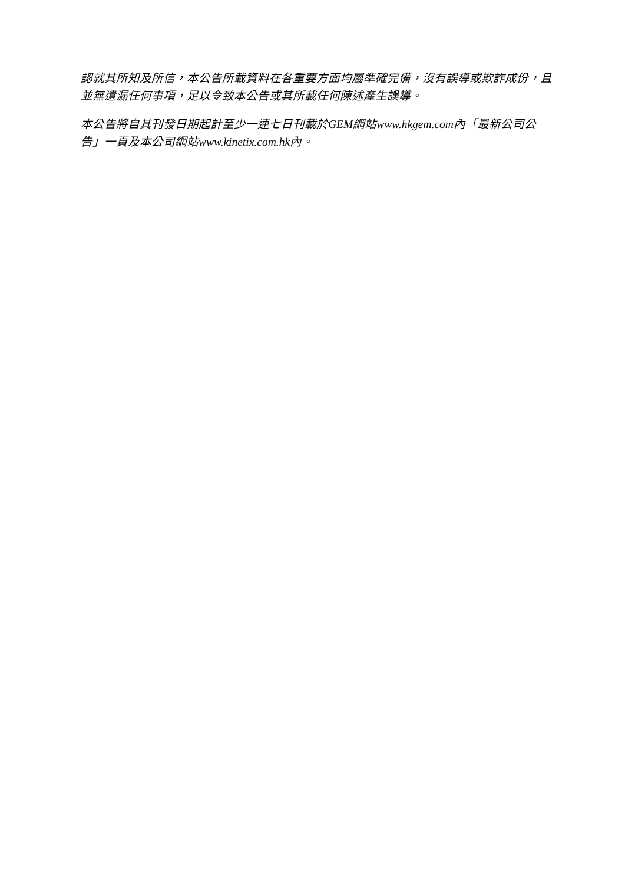認就其所知及所信，本公告所載資料在各重要方面均屬準確完備，沒有誤導或欺詐成份，且並無遺漏任何事項，足以令致本公告或其所載任何陳述產生誤導。
本公告將自其刊發日期起計至少一連七日刊載於GEM網站www.hkgem.com內「最新公司公告」一頁及本公司網站www.kinetix.com.hk內。